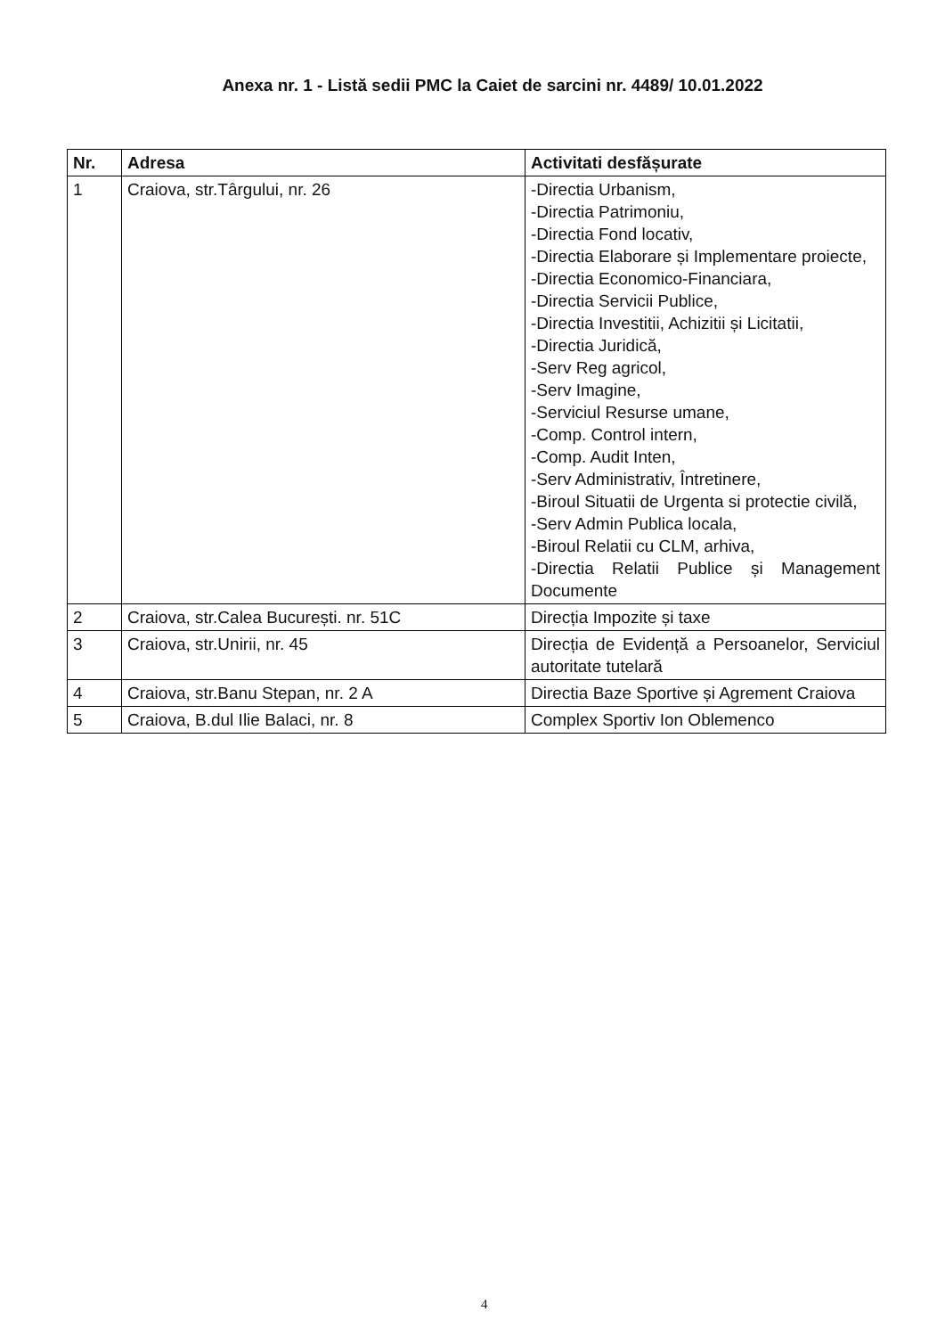Anexa nr. 1 - Listă sedii PMC la Caiet de sarcini nr. 4489/ 10.01.2022
| Nr. | Adresa | Activitati desfășurate |
| --- | --- | --- |
| 1 | Craiova, str.Târgului, nr. 26 | -Directia Urbanism, -Directia Patrimoniu, -Directia Fond locativ, -Directia Elaborare și Implementare proiecte, -Directia Economico-Financiara, -Directia Servicii Publice, -Directia Investitii, Achizitii și Licitatii, -Directia Juridică, -Serv Reg agricol, -Serv Imagine, -Serviciul Resurse umane, -Comp. Control intern, -Comp. Audit Inten, -Serv Administrativ, Întretinere, -Biroul Situatii de Urgenta si protectie civilă, -Serv Admin Publica locala, -Biroul Relatii cu CLM, arhiva, -Directia Relatii Publice și Management Documente |
| 2 | Craiova, str.Calea București. nr. 51C | Direcția Impozite și taxe |
| 3 | Craiova, str.Unirii, nr. 45 | Direcția de Evidență a Persoanelor, Serviciul autoritate tutelară |
| 4 | Craiova, str.Banu Stepan, nr. 2 A | Directia Baze Sportive și Agrement Craiova |
| 5 | Craiova, B.dul Ilie Balaci, nr. 8 | Complex Sportiv Ion Oblemenco |
4